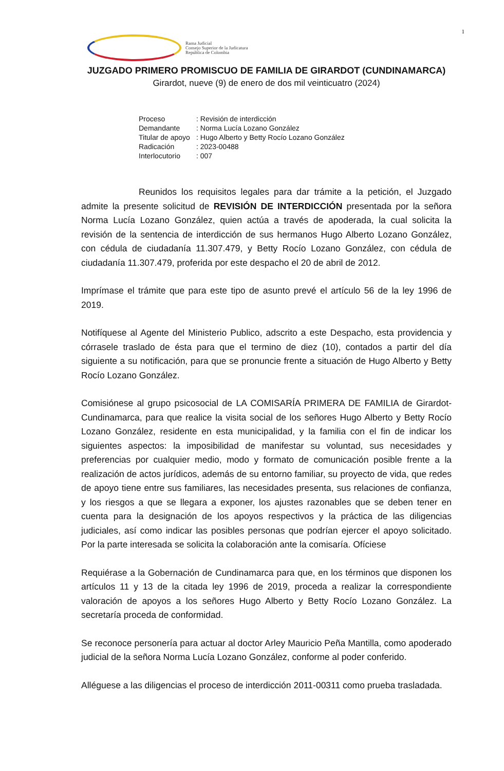1
Rama Judicial
Consejo Superior de la Judicatura
República de Colombia
JUZGADO PRIMERO PROMISCUO DE FAMILIA DE GIRARDOT (CUNDINAMARCA)
Girardot, nueve (9) de enero de dos mil veinticuatro (2024)
| Proceso | : Revisión de interdicción |
| Demandante | : Norma Lucía Lozano González |
| Titular de apoyo | : Hugo Alberto y Betty Rocío Lozano González |
| Radicación | : 2023-00488 |
| Interlocutorio | : 007 |
Reunidos los requisitos legales para dar trámite a la petición, el Juzgado admite la presente solicitud de REVISIÓN DE INTERDICCIÓN presentada por la señora Norma Lucía Lozano González, quien actúa a través de apoderada, la cual solicita la revisión de la sentencia de interdicción de sus hermanos Hugo Alberto Lozano González, con cédula de ciudadanía 11.307.479, y Betty Rocío Lozano González, con cédula de ciudadanía 11.307.479, proferida por este despacho el 20 de abril de 2012.
Imprímase el trámite que para este tipo de asunto prevé el artículo 56 de la ley 1996 de 2019.
Notifíquese al Agente del Ministerio Publico, adscrito a este Despacho, esta providencia y córrasele traslado de ésta para que el termino de diez (10), contados a partir del día siguiente a su notificación, para que se pronuncie frente a situación de Hugo Alberto y Betty Rocío Lozano González.
Comisiónese al grupo psicosocial de LA COMISARÍA PRIMERA DE FAMILIA de Girardot-Cundinamarca, para que realice la visita social de los señores Hugo Alberto y Betty Rocío Lozano González, residente en esta municipalidad, y la familia con el fin de indicar los siguientes aspectos: la imposibilidad de manifestar su voluntad, sus necesidades y preferencias por cualquier medio, modo y formato de comunicación posible frente a la realización de actos jurídicos, además de su entorno familiar, su proyecto de vida, que redes de apoyo tiene entre sus familiares, las necesidades presenta, sus relaciones de confianza, y los riesgos a que se llegara a exponer, los ajustes razonables que se deben tener en cuenta para la designación de los apoyos respectivos y la práctica de las diligencias judiciales, así como indicar las posibles personas que podrían ejercer el apoyo solicitado. Por la parte interesada se solicita la colaboración ante la comisaría. Ofíciese
Requiérase a la Gobernación de Cundinamarca para que, en los términos que disponen los artículos 11 y 13 de la citada ley 1996 de 2019, proceda a realizar la correspondiente valoración de apoyos a los señores Hugo Alberto y Betty Rocío Lozano González. La secretaría proceda de conformidad.
Se reconoce personería para actuar al doctor Arley Mauricio Peña Mantilla, como apoderado judicial de la señora Norma Lucía Lozano González, conforme al poder conferido.
Alléguese a las diligencias el proceso de interdicción 2011-00311 como prueba trasladada.